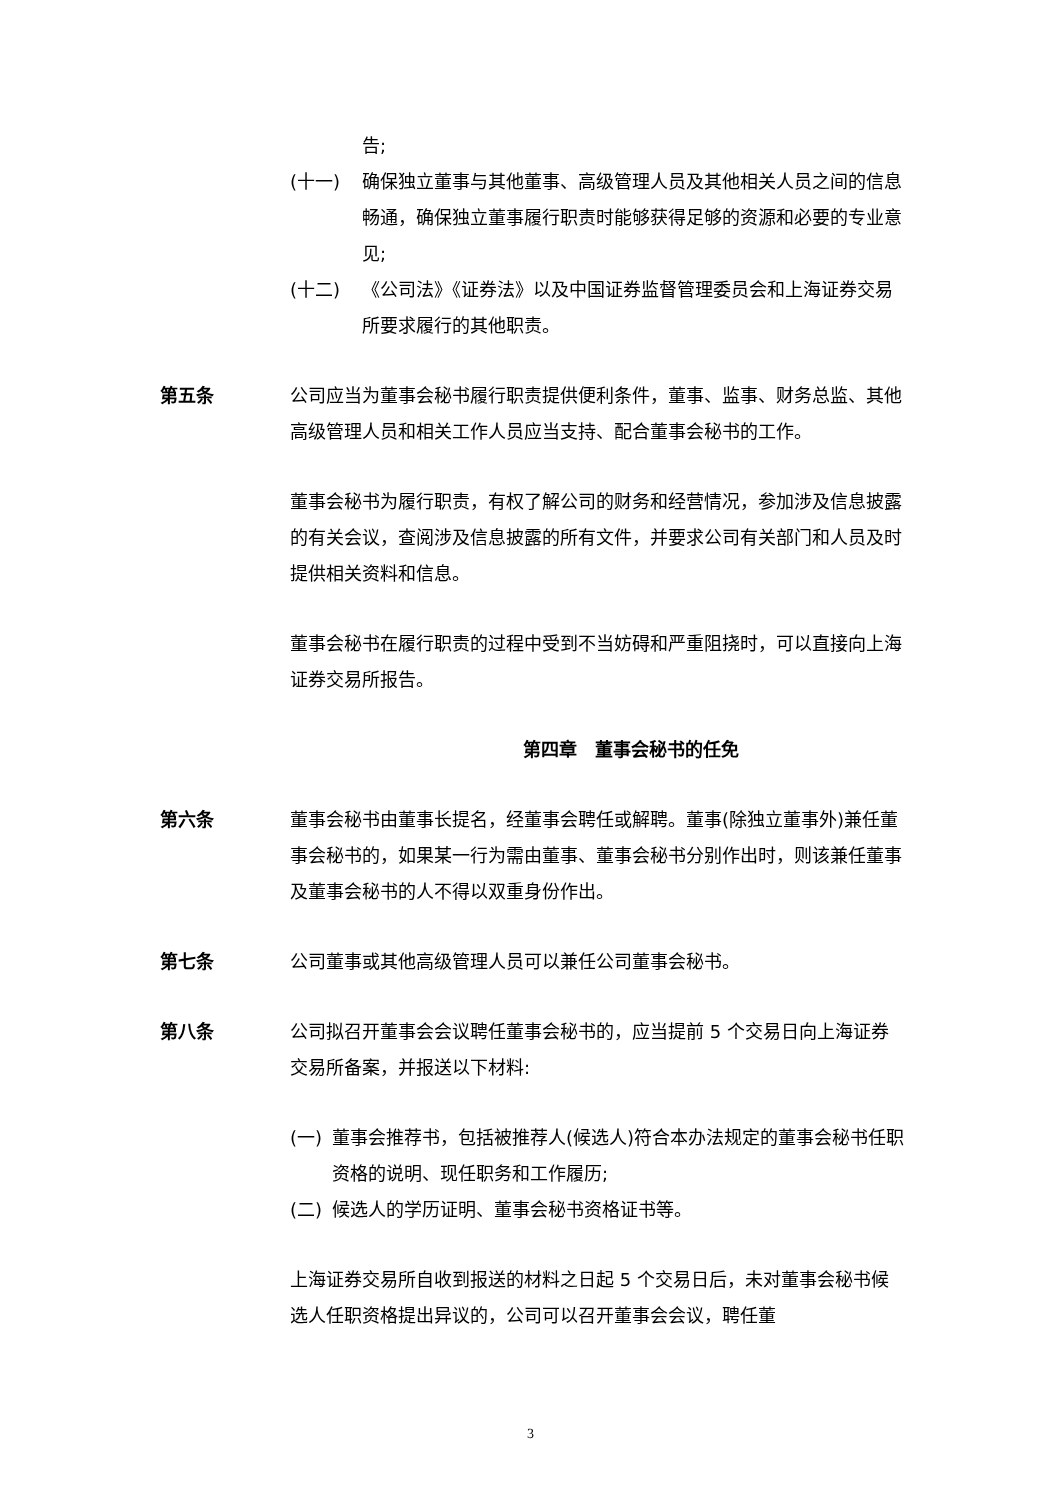告;
(十一) 确保独立董事与其他董事、高级管理人员及其他相关人员之间的信息畅通，确保独立董事履行职责时能够获得足够的资源和必要的专业意见;
(十二) 《公司法》《证券法》以及中国证券监督管理委员会和上海证券交易所要求履行的其他职责。
第五条 公司应当为董事会秘书履行职责提供便利条件，董事、监事、财务总监、其他高级管理人员和相关工作人员应当支持、配合董事会秘书的工作。
董事会秘书为履行职责，有权了解公司的财务和经营情况，参加涉及信息披露的有关会议，查阅涉及信息披露的所有文件，并要求公司有关部门和人员及时提供相关资料和信息。
董事会秘书在履行职责的过程中受到不当妨碍和严重阻挠时，可以直接向上海证券交易所报告。
第四章　董事会秘书的任免
第六条 董事会秘书由董事长提名，经董事会聘任或解聘。董事(除独立董事外)兼任董事会秘书的，如果某一行为需由董事、董事会秘书分别作出时，则该兼任董事及董事会秘书的人不得以双重身份作出。
第七条 公司董事或其他高级管理人员可以兼任公司董事会秘书。
第八条 公司拟召开董事会会议聘任董事会秘书的，应当提前 5 个交易日向上海证券交易所备案，并报送以下材料:
(一) 董事会推荐书，包括被推荐人(候选人)符合本办法规定的董事会秘书任职资格的说明、现任职务和工作履历;
(二) 候选人的学历证明、董事会秘书资格证书等。
上海证券交易所自收到报送的材料之日起 5 个交易日后，未对董事会秘书候选人任职资格提出异议的，公司可以召开董事会会议，聘任董
3